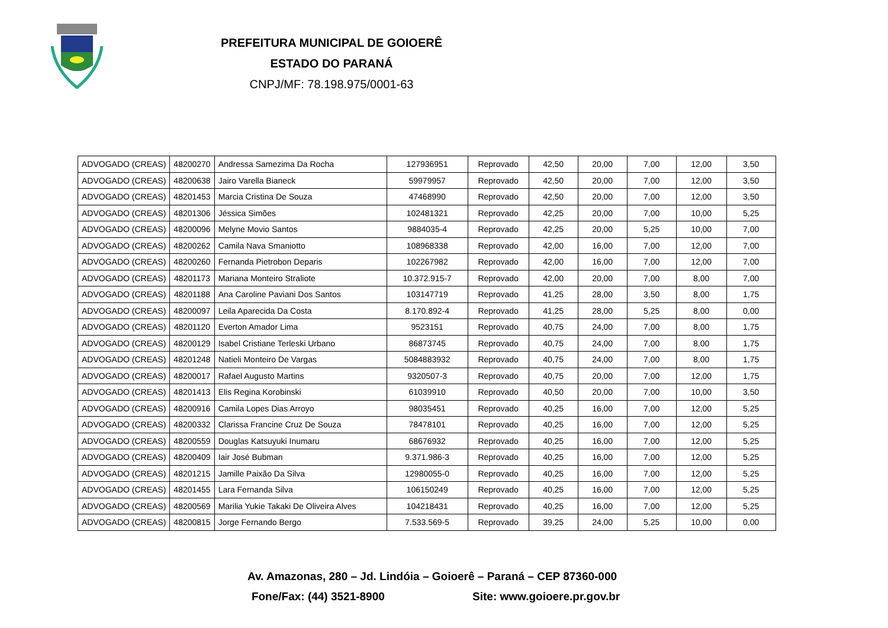PREFEITURA MUNICIPAL DE GOIOERÊ
ESTADO DO PARANÁ
CNPJ/MF: 78.198.975/0001-63
| ADVOGADO (CREAS) | 48200270 | Andressa Samezima Da Rocha | 127936951 | Reprovado | 42,50 | 20,00 | 7,00 | 12,00 | 3,50 |
| ADVOGADO (CREAS) | 48200638 | Jairo Varella Bianeck | 59979957 | Reprovado | 42,50 | 20,00 | 7,00 | 12,00 | 3,50 |
| ADVOGADO (CREAS) | 48201453 | Marcia Cristina De Souza | 47468990 | Reprovado | 42,50 | 20,00 | 7,00 | 12,00 | 3,50 |
| ADVOGADO (CREAS) | 48201306 | Jéssica Simões | 102481321 | Reprovado | 42,25 | 20,00 | 7,00 | 10,00 | 5,25 |
| ADVOGADO (CREAS) | 48200096 | Melyne Movio Santos | 9884035-4 | Reprovado | 42,25 | 20,00 | 5,25 | 10,00 | 7,00 |
| ADVOGADO (CREAS) | 48200262 | Camila Nava Smaniotto | 108968338 | Reprovado | 42,00 | 16,00 | 7,00 | 12,00 | 7,00 |
| ADVOGADO (CREAS) | 48200260 | Fernanda Pietrobon Deparis | 102267982 | Reprovado | 42,00 | 16,00 | 7,00 | 12,00 | 7,00 |
| ADVOGADO (CREAS) | 48201173 | Mariana Monteiro Straliote | 10.372.915-7 | Reprovado | 42,00 | 20,00 | 7,00 | 8,00 | 7,00 |
| ADVOGADO (CREAS) | 48201188 | Ana Caroline Paviani Dos Santos | 103147719 | Reprovado | 41,25 | 28,00 | 3,50 | 8,00 | 1,75 |
| ADVOGADO (CREAS) | 48200097 | Leila Aparecida Da Costa | 8.170.892-4 | Reprovado | 41,25 | 28,00 | 5,25 | 8,00 | 0,00 |
| ADVOGADO (CREAS) | 48201120 | Everton Amador Lima | 9523151 | Reprovado | 40,75 | 24,00 | 7,00 | 8,00 | 1,75 |
| ADVOGADO (CREAS) | 48200129 | Isabel Cristiane Terleski Urbano | 86873745 | Reprovado | 40,75 | 24,00 | 7,00 | 8,00 | 1,75 |
| ADVOGADO (CREAS) | 48201248 | Natieli Monteiro De Vargas | 5084883932 | Reprovado | 40,75 | 24,00 | 7,00 | 8,00 | 1,75 |
| ADVOGADO (CREAS) | 48200017 | Rafael Augusto Martins | 9320507-3 | Reprovado | 40,75 | 20,00 | 7,00 | 12,00 | 1,75 |
| ADVOGADO (CREAS) | 48201413 | Elis Regina Korobinski | 61039910 | Reprovado | 40,50 | 20,00 | 7,00 | 10,00 | 3,50 |
| ADVOGADO (CREAS) | 48200916 | Camila Lopes Dias Arroyo | 98035451 | Reprovado | 40,25 | 16,00 | 7,00 | 12,00 | 5,25 |
| ADVOGADO (CREAS) | 48200332 | Clarissa Francine Cruz De Souza | 78478101 | Reprovado | 40,25 | 16,00 | 7,00 | 12,00 | 5,25 |
| ADVOGADO (CREAS) | 48200559 | Douglas Katsuyuki Inumaru | 68676932 | Reprovado | 40,25 | 16,00 | 7,00 | 12,00 | 5,25 |
| ADVOGADO (CREAS) | 48200409 | Iair José Bubman | 9.371.986-3 | Reprovado | 40,25 | 16,00 | 7,00 | 12,00 | 5,25 |
| ADVOGADO (CREAS) | 48201215 | Jamille Paixão Da Silva | 12980055-0 | Reprovado | 40,25 | 16,00 | 7,00 | 12,00 | 5,25 |
| ADVOGADO (CREAS) | 48201455 | Lara Fernanda Silva | 106150249 | Reprovado | 40,25 | 16,00 | 7,00 | 12,00 | 5,25 |
| ADVOGADO (CREAS) | 48200569 | Marilia Yukie Takaki De Oliveira Alves | 104218431 | Reprovado | 40,25 | 16,00 | 7,00 | 12,00 | 5,25 |
| ADVOGADO (CREAS) | 48200815 | Jorge Fernando Bergo | 7.533.569-5 | Reprovado | 39,25 | 24,00 | 5,25 | 10,00 | 0,00 |
Av. Amazonas, 280 – Jd. Lindóia – Goioerê – Paraná – CEP 87360-000
Fone/Fax: (44) 3521-8900 Site: www.goioere.pr.gov.br